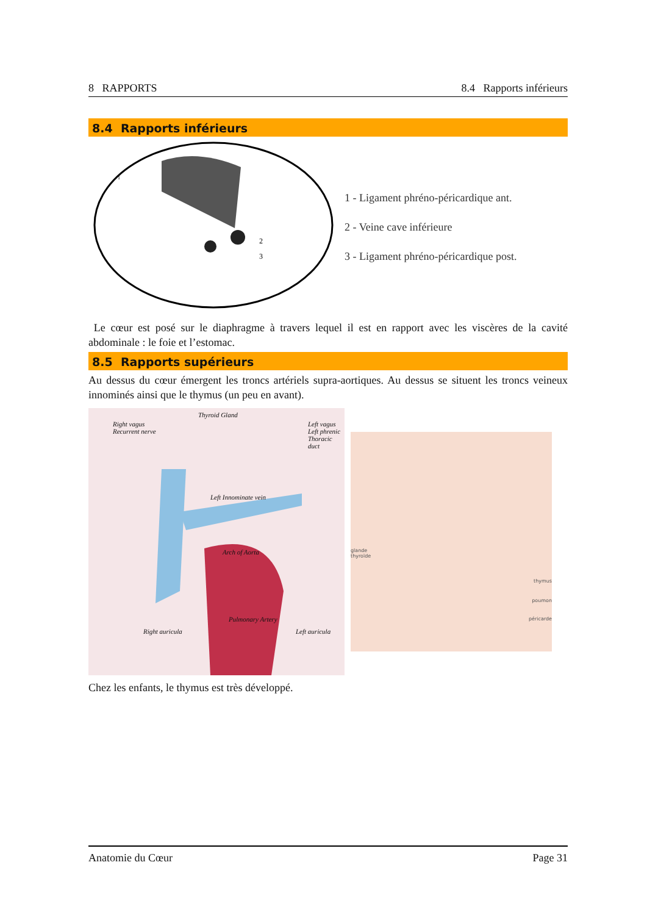8 RAPPORTS 8.4 Rapports inférieurs
8.4 Rapports inférieurs
2
3
1
1 - Ligament phréno-péricardique ant.
2 - Veine cave inférieure
3 - Ligament phréno-péricardique post.
Le cœur est posé sur le diaphragme à travers lequel il est en rapport avec les viscères de la cavité abdominale : le foie et l’estomac.
8.5 Rapports supérieurs
Au dessus du cœur émergent les troncs artériels supra-aortiques. Au dessus se situent les troncs veineux innominés ainsi que le thymus (un peu en avant).
Right vagus
Recurrent nerve
Thyroid Gland
Left vagus
Left phrenic
Thoracic duct
Left Innominate vein
Arch of Aorta
Pulmonary Artery
Left auricula
Right auricula
glande
thyroïde
thymus
poumon
péricarde
Chez les enfants, le thymus est très développé.
Anatomie du Cœur Page 31